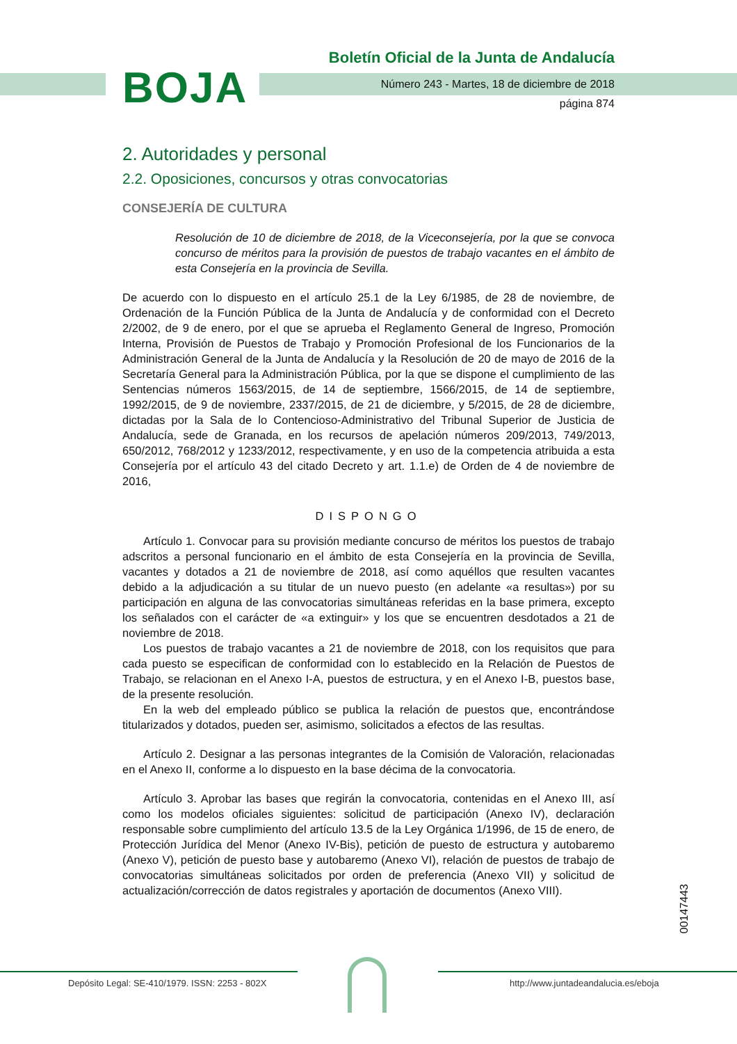BOJA
Boletín Oficial de la Junta de Andalucía
Número 243 - Martes, 18 de diciembre de 2018
página 874
2. Autoridades y personal
2.2. Oposiciones, concursos y otras convocatorias
CONSEJERÍA DE CULTURA
Resolución de 10 de diciembre de 2018, de la Viceconsejería, por la que se convoca concurso de méritos para la provisión de puestos de trabajo vacantes en el ámbito de esta Consejería en la provincia de Sevilla.
De acuerdo con lo dispuesto en el artículo 25.1 de la Ley 6/1985, de 28 de noviembre, de Ordenación de la Función Pública de la Junta de Andalucía y de conformidad con el Decreto 2/2002, de 9 de enero, por el que se aprueba el Reglamento General de Ingreso, Promoción Interna, Provisión de Puestos de Trabajo y Promoción Profesional de los Funcionarios de la Administración General de la Junta de Andalucía y la Resolución de 20 de mayo de 2016 de la Secretaría General para la Administración Pública, por la que se dispone el cumplimiento de las Sentencias números 1563/2015, de 14 de septiembre, 1566/2015, de 14 de septiembre, 1992/2015, de 9 de noviembre, 2337/2015, de 21 de diciembre, y 5/2015, de 28 de diciembre, dictadas por la Sala de lo Contencioso-Administrativo del Tribunal Superior de Justicia de Andalucía, sede de Granada, en los recursos de apelación números 209/2013, 749/2013, 650/2012, 768/2012 y 1233/2012, respectivamente, y en uso de la competencia atribuida a esta Consejería por el artículo 43 del citado Decreto y art. 1.1.e) de Orden de 4 de noviembre de 2016,
DISPONGO
Artículo 1. Convocar para su provisión mediante concurso de méritos los puestos de trabajo adscritos a personal funcionario en el ámbito de esta Consejería en la provincia de Sevilla, vacantes y dotados a 21 de noviembre de 2018, así como aquéllos que resulten vacantes debido a la adjudicación a su titular de un nuevo puesto (en adelante «a resultas») por su participación en alguna de las convocatorias simultáneas referidas en la base primera, excepto los señalados con el carácter de «a extinguir» y los que se encuentren desdotados a 21 de noviembre de 2018.
Los puestos de trabajo vacantes a 21 de noviembre de 2018, con los requisitos que para cada puesto se especifican de conformidad con lo establecido en la Relación de Puestos de Trabajo, se relacionan en el Anexo I-A, puestos de estructura, y en el Anexo I-B, puestos base, de la presente resolución.
En la web del empleado público se publica la relación de puestos que, encontrándose titularizados y dotados, pueden ser, asimismo, solicitados a efectos de las resultas.
Artículo 2. Designar a las personas integrantes de la Comisión de Valoración, relacionadas en el Anexo II, conforme a lo dispuesto en la base décima de la convocatoria.
Artículo 3. Aprobar las bases que regirán la convocatoria, contenidas en el Anexo III, así como los modelos oficiales siguientes: solicitud de participación (Anexo IV), declaración responsable sobre cumplimiento del artículo 13.5 de la Ley Orgánica 1/1996, de 15 de enero, de Protección Jurídica del Menor (Anexo IV-Bis), petición de puesto de estructura y autobaremo (Anexo V), petición de puesto base y autobaremo (Anexo VI), relación de puestos de trabajo de convocatorias simultáneas solicitados por orden de preferencia (Anexo VII) y solicitud de actualización/corrección de datos registrales y aportación de documentos (Anexo VIII).
00147443
Depósito Legal: SE-410/1979. ISSN: 2253 - 802X
http://www.juntadeandalucia.es/eboja